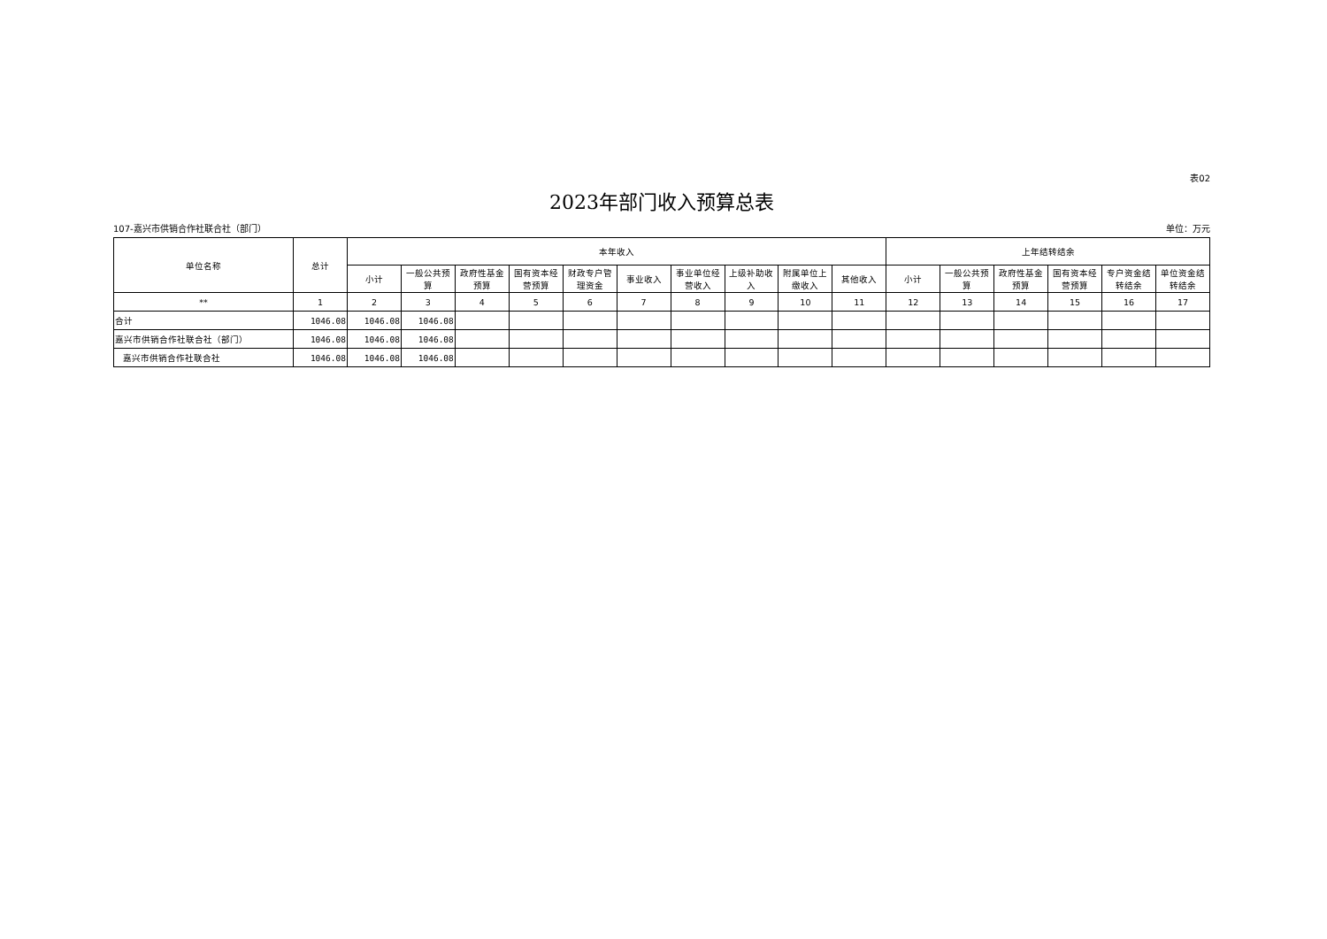表02
2023年部门收入预算总表
107-嘉兴市供销合作社联合社（部门） 单位：万元
| 单位名称 | 总计 | 本年收入 | | | | | | | | | | 上年结转结余 | | | | | |
| --- | --- | --- | --- | --- | --- | --- | --- | --- | --- | --- | --- | --- | --- | --- | --- | --- | --- |
| | | 小计 | 一般公共预算 | 政府性基金预算 | 国有资本经营预算 | 财政专户管理资金 | 事业收入 | 事业单位经营收入 | 上级补助收入 | 附属单位上缴收入 | 其他收入 | 小计 | 一般公共预算 | 政府性基金预算 | 国有资本经营预算 | 专户资金结转结余 | 单位资金结转结余 |
| ** | 1 | 2 | 3 | 4 | 5 | 6 | 7 | 8 | 9 | 10 | 11 | 12 | 13 | 14 | 15 | 16 | 17 |
| 合计 | 1046.08 | 1046.08 | 1046.08 | | | | | | | | | | | | | | |
| 嘉兴市供销合作社联合社（部门） | 1046.08 | 1046.08 | 1046.08 | | | | | | | | | | | | | | |
| 嘉兴市供销合作社联合社 | 1046.08 | 1046.08 | 1046.08 | | | | | | | | | | | | | | |